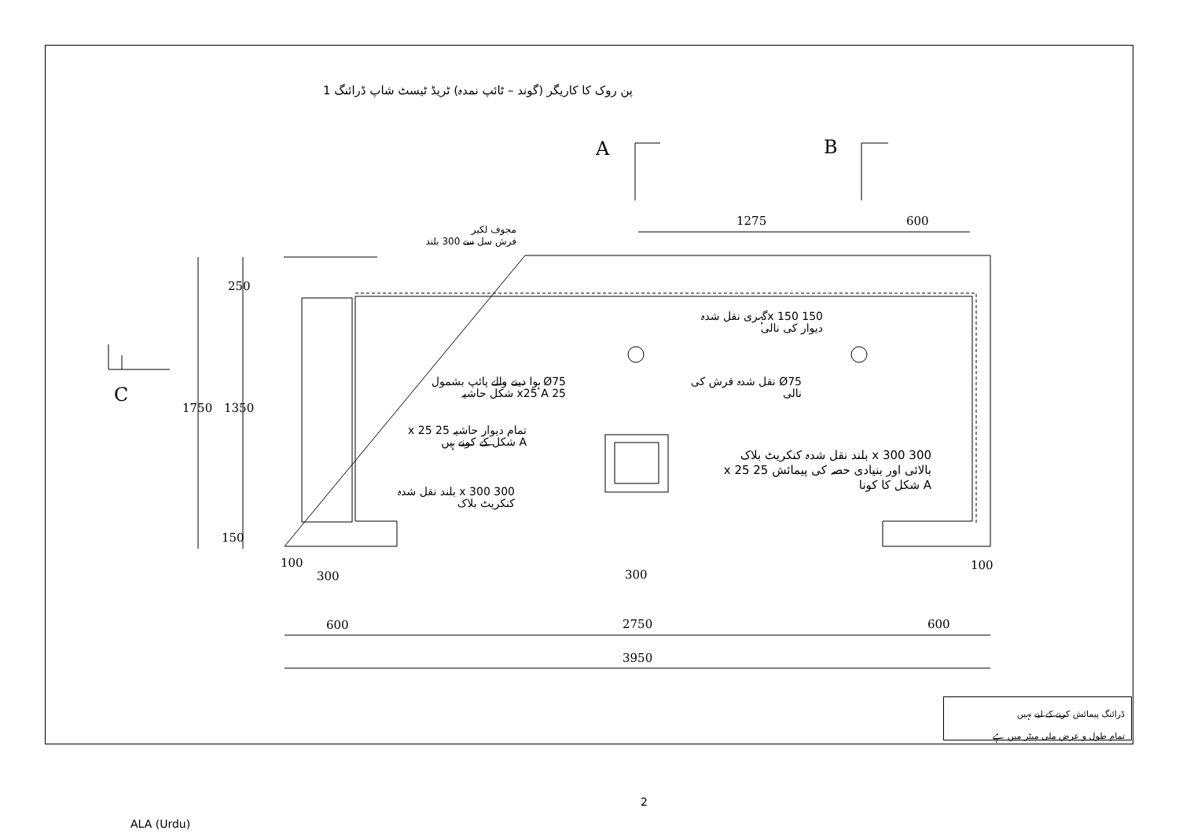پن روک کا کاریگر (گوند – ٹائپ نمدہ) ٹریڈ ٹیسٹ شاپ ڈرائنگ 1
A B
C
1275 600
250
1750 1350
150
100
300 300
100
600 2750 600
3950
مجوف لکیر
فرش سل سے 300 بلند
150 x 150گہری نقل شدہ
دیوار کی نالی
Ø75 ہوا دینے والے پائپ بشمول
25 x25 A شکل حاشیہ
Ø75 نقل شدہ فرش کی
نالی
تمام دیوار حاشیہ 25 x 25
A شکل کے کونے ہیں
300 x 300 بلند نقل شدہ کنکریٹ بلاک
بالائی اور بنیادی حصہ کی پیمائش 25 x 25
A شکل کا کونا
300 x 300 بلند نقل شدہ
کنکریٹ بلاک
ڈرائنگ پیمائش کرنے کے لیے نہیں
تمام طول و عرض ملی میٹر میں ہے
2
ALA (Urdu)